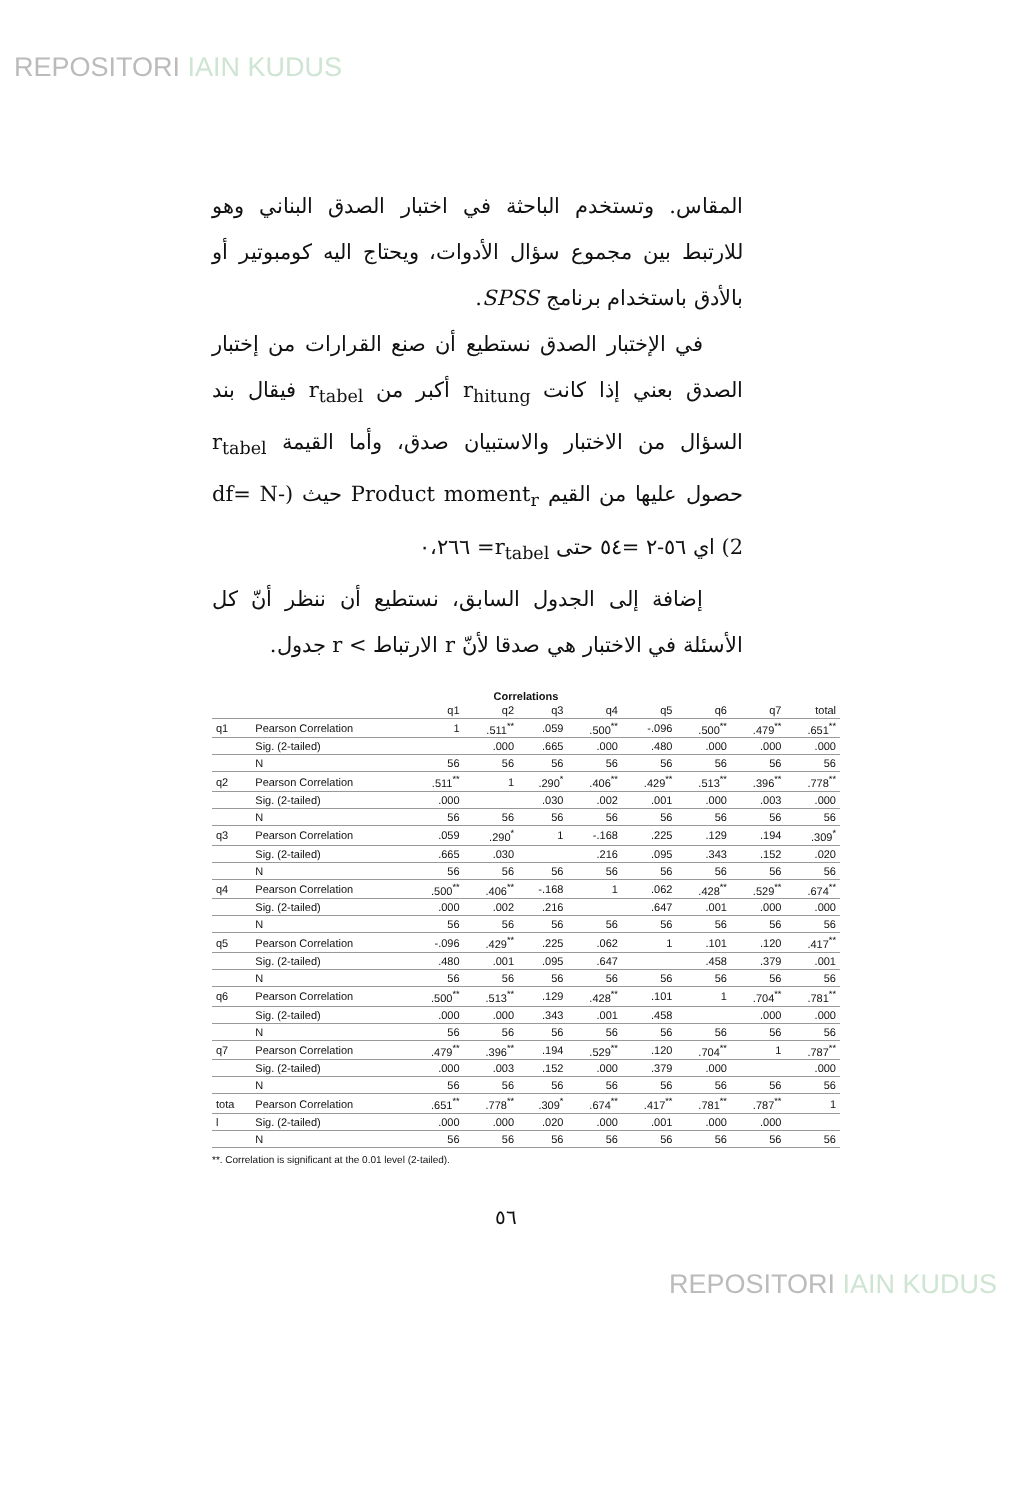REPOSITORI IAIN KUDUS
المقاس. وتستخدم الباحثة في اختبار الصدق البناني وهو للارتبط بين مجموع سؤال الأدوات، ويحتاج اليه كومبوتير أو بالأدق باستخدام برنامج SPSS.
في الإختبار الصدق نستطيع أن صنع القرارات من إختبار الصدق بعني إذا كانت r<sub>hitung</sub> أكبر من r<sub>tabel</sub> فيقال بند السؤال من الاختبار والاستبيان صدق، وأما القيمة r<sub>tabel</sub> حصول عليها من القيم Product moment<sub>r</sub> حيث (df= N-2) اي ٥٦-٢ =٥٤ حتى r<sub>tabel</sub>= ٠،٢٦٦
إضافة إلى الجدول السابق، نستطيع أن ننظر أنّ كل الأسئلة في الاختبار هي صدقا لأنّ r الارتباط > r جدول.
Correlations
| | | q1 | q2 | q3 | q4 | q5 | q6 | q7 | total |
| --- | --- | --- | --- | --- | --- | --- | --- | --- | --- |
| q1 | Pearson Correlation | 1 | .511<sup>**</sup> | .059 | .500<sup>**</sup> | -.096 | .500<sup>**</sup> | .479<sup>**</sup> | .651<sup>**</sup> |
| | Sig. (2-tailed) | | .000 | .665 | .000 | .480 | .000 | .000 | .000 |
| | N | 56 | 56 | 56 | 56 | 56 | 56 | 56 | 56 |
| q2 | Pearson Correlation | .511<sup>**</sup> | 1 | .290<sup>*</sup> | .406<sup>**</sup> | .429<sup>**</sup> | .513<sup>**</sup> | .396<sup>**</sup> | .778<sup>**</sup> |
| | Sig. (2-tailed) | .000 | | .030 | .002 | .001 | .000 | .003 | .000 |
| | N | 56 | 56 | 56 | 56 | 56 | 56 | 56 | 56 |
| q3 | Pearson Correlation | .059 | .290<sup>*</sup> | 1 | -.168 | .225 | .129 | .194 | .309<sup>*</sup> |
| | Sig. (2-tailed) | .665 | .030 | | .216 | .095 | .343 | .152 | .020 |
| | N | 56 | 56 | 56 | 56 | 56 | 56 | 56 | 56 |
| q4 | Pearson Correlation | .500<sup>**</sup> | .406<sup>**</sup> | -.168 | 1 | .062 | .428<sup>**</sup> | .529<sup>**</sup> | .674<sup>**</sup> |
| | Sig. (2-tailed) | .000 | .002 | .216 | | .647 | .001 | .000 | .000 |
| | N | 56 | 56 | 56 | 56 | 56 | 56 | 56 | 56 |
| q5 | Pearson Correlation | -.096 | .429<sup>**</sup> | .225 | .062 | 1 | .101 | .120 | .417<sup>**</sup> |
| | Sig. (2-tailed) | .480 | .001 | .095 | .647 | | .458 | .379 | .001 |
| | N | 56 | 56 | 56 | 56 | 56 | 56 | 56 | 56 |
| q6 | Pearson Correlation | .500<sup>**</sup> | .513<sup>**</sup> | .129 | .428<sup>**</sup> | .101 | 1 | .704<sup>**</sup> | .781<sup>**</sup> |
| | Sig. (2-tailed) | .000 | .000 | .343 | .001 | .458 | | .000 | .000 |
| | N | 56 | 56 | 56 | 56 | 56 | 56 | 56 | 56 |
| q7 | Pearson Correlation | .479<sup>**</sup> | .396<sup>**</sup> | .194 | .529<sup>**</sup> | .120 | .704<sup>**</sup> | 1 | .787<sup>**</sup> |
| | Sig. (2-tailed) | .000 | .003 | .152 | .000 | .379 | .000 | | .000 |
| | N | 56 | 56 | 56 | 56 | 56 | 56 | 56 | 56 |
| tota | Pearson Correlation | .651<sup>**</sup> | .778<sup>**</sup> | .309<sup>*</sup> | .674<sup>**</sup> | .417<sup>**</sup> | .781<sup>**</sup> | .787<sup>**</sup> | 1 |
| l | Sig. (2-tailed) | .000 | .000 | .020 | .000 | .001 | .000 | .000 | |
| | N | 56 | 56 | 56 | 56 | 56 | 56 | 56 | 56 |
**. Correlation is significant at the 0.01 level (2-tailed).
٥٦
REPOSITORI IAIN KUDUS